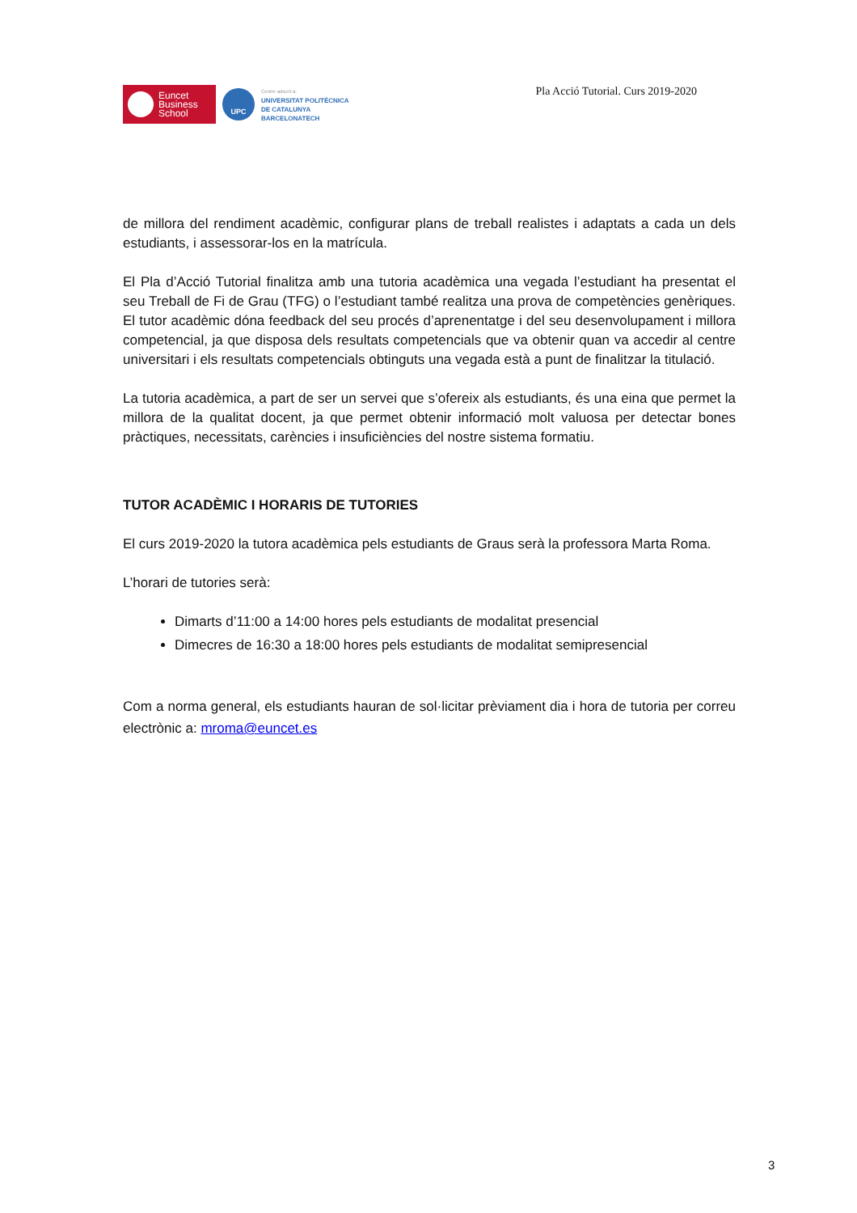Euncet
Business
School
UPC
Centre adscrit a:
UNIVERSITAT POLITÈCNICA
DE CATALUNYA
BARCELONATECH
Pla Acció Tutorial. Curs 2019-2020
de millora del rendiment acadèmic, configurar plans de treball realistes i adaptats a cada un dels estudiants, i assessorar-los en la matrícula.
El Pla d’Acció Tutorial finalitza amb una tutoria acadèmica una vegada l’estudiant ha presentat el seu Treball de Fi de Grau (TFG) o l’estudiant també realitza una prova de competències genèriques. El tutor acadèmic dóna feedback del seu procés d’aprenentatge i del seu desenvolupament i millora competencial, ja que disposa dels resultats competencials que va obtenir quan va accedir al centre universitari i els resultats competencials obtinguts una vegada està a punt de finalitzar la titulació.
La tutoria acadèmica, a part de ser un servei que s’ofereix als estudiants, és una eina que permet la millora de la qualitat docent, ja que permet obtenir informació molt valuosa per detectar bones pràctiques, necessitats, carències i insuficiències del nostre sistema formatiu.
TUTOR ACADÈMIC I HORARIS DE TUTORIES
El curs 2019-2020 la tutora acadèmica pels estudiants de Graus serà la professora Marta Roma.
L’horari de tutories serà:
Dimarts d’11:00 a 14:00 hores pels estudiants de modalitat presencial
Dimecres de 16:30 a 18:00 hores pels estudiants de modalitat semipresencial
Com a norma general, els estudiants hauran de sol·licitar prèviament dia i hora de tutoria per correu electrònic a: mroma@euncet.es
3